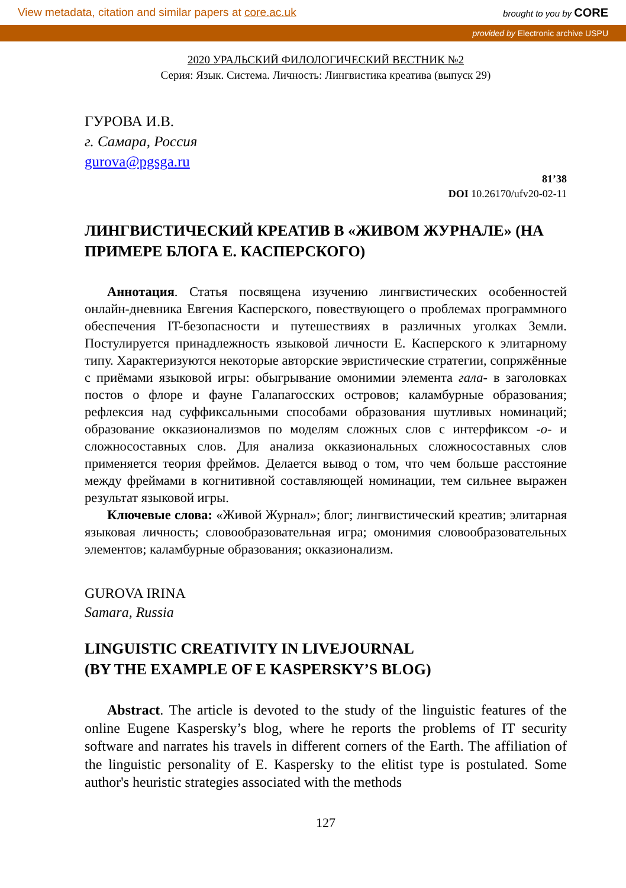View metadata, citation and similar papers at core.ac.uk brought to you by CORE
provided by Electronic archive USPU
2020 УРАЛЬСКИЙ ФИЛОЛОГИЧЕСКИЙ ВЕСТНИК №2
Серия: Язык. Система. Личность: Лингвистика креатива (выпуск 29)
ГУРОВА И.В.
г. Самара, Россия
gurova@pgsga.ru
81’38
DOI 10.26170/ufv20-02-11
ЛИНГВИСТИЧЕСКИЙ КРЕАТИВ В «ЖИВОМ ЖУРНАЛЕ» (НА ПРИМЕРЕ БЛОГА Е. КАСПЕРСКОГО)
Аннотация. Статья посвящена изучению лингвистических особенностей онлайн-дневника Евгения Касперского, повествующего о проблемах программного обеспечения IT-безопасности и путешествиях в различных уголках Земли. Постулируется принадлежность языковой личности Е. Касперского к элитарному типу. Характеризуются некоторые авторские эвристические стратегии, сопряжённые с приёмами языковой игры: обыгрывание омонимии элемента гала- в заголовках постов о флоре и фауне Галапагосских островов; каламбурные образования; рефлексия над суффиксальными способами образования шутливых номинаций; образование окказионализмов по моделям сложных слов с интерфиксом -о- и сложносоставных слов. Для анализа окказиональных сложносоставных слов применяется теория фреймов. Делается вывод о том, что чем больше расстояние между фреймами в когнитивной составляющей номинации, тем сильнее выражен результат языковой игры.
Ключевые слова: «Живой Журнал»; блог; лингвистический креатив; элитарная языковая личность; словообразовательная игра; омонимия словообразовательных элементов; каламбурные образования; окказионализм.
GUROVA IRINA
Samara, Russia
LINGUISTIC CREATIVITY IN LIVEJOURNAL
(BY THE EXAMPLE OF E KASPERSKY’S BLOG)
Abstract. The article is devoted to the study of the linguistic features of the online Eugene Kaspersky’s blog, where he reports the problems of IT security software and narrates his travels in different corners of the Earth. The affiliation of the linguistic personality of E. Kaspersky to the elitist type is postulated. Some author's heuristic strategies associated with the methods
127